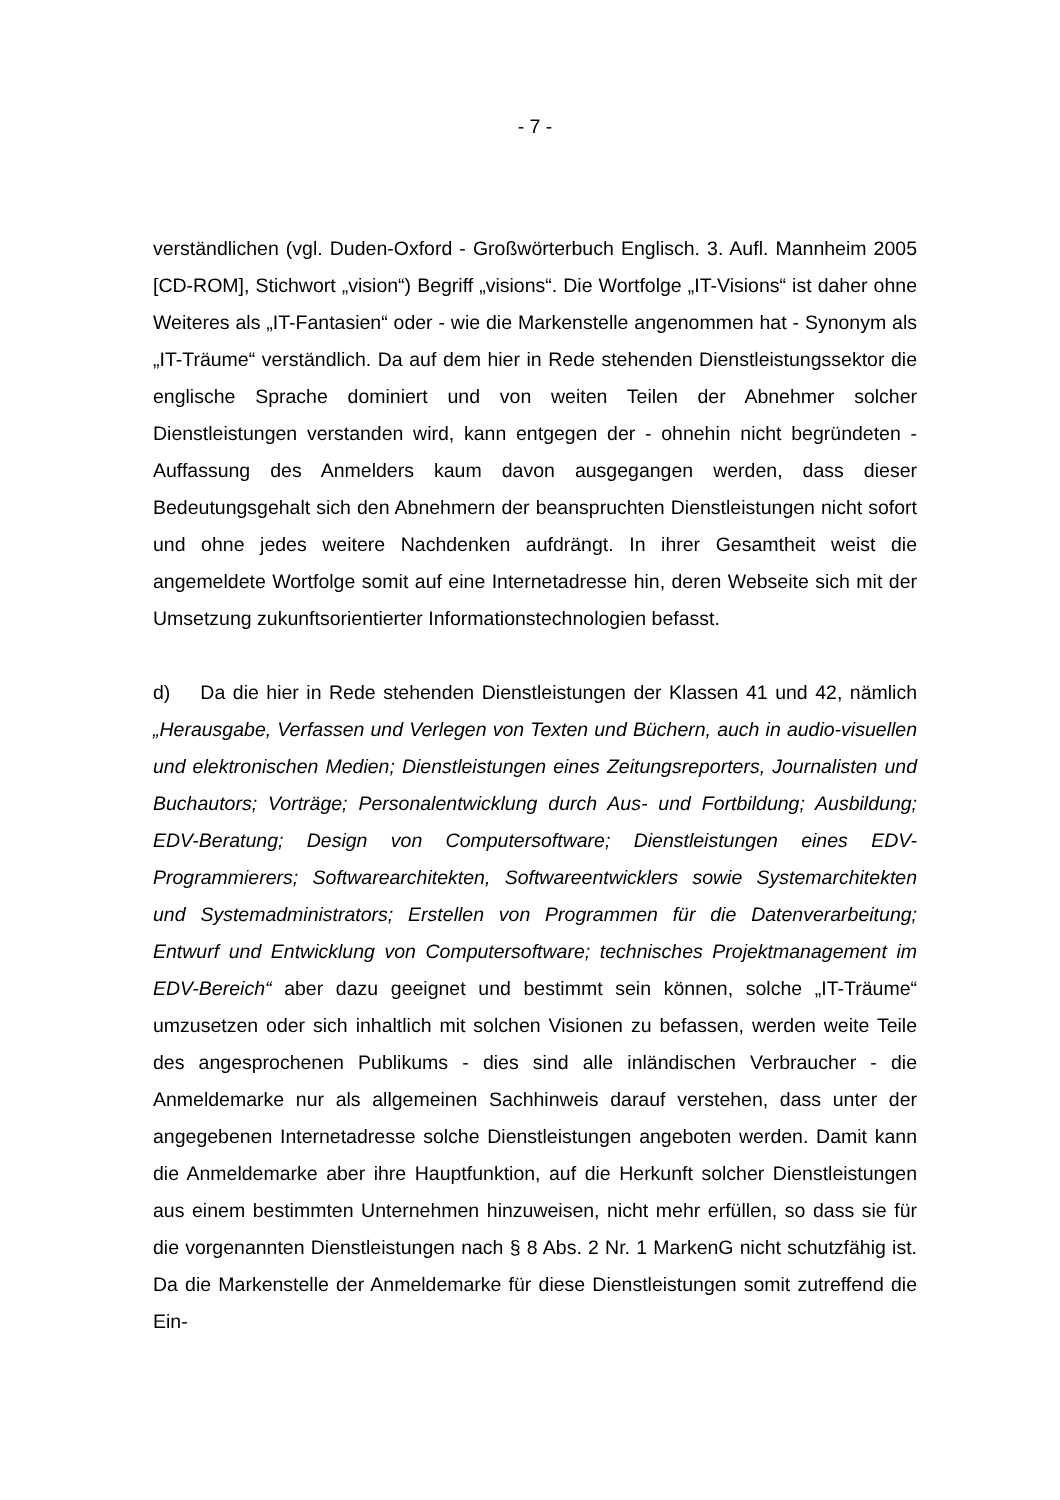- 7 -
verständlichen (vgl. Duden-Oxford - Großwörterbuch Englisch. 3. Aufl. Mannheim 2005 [CD-ROM], Stichwort „vision“) Begriff „visions“. Die Wortfolge „IT-Visions“ ist daher ohne Weiteres als „IT-Fantasien“ oder - wie die Markenstelle angenommen hat - Synonym als „IT-Träume“ verständlich. Da auf dem hier in Rede stehenden Dienstleistungssektor die englische Sprache dominiert und von weiten Teilen der Abnehmer solcher Dienstleistungen verstanden wird, kann entgegen der - ohnehin nicht begründeten - Auffassung des Anmelders kaum davon ausgegangen werden, dass dieser Bedeutungsgehalt sich den Abnehmern der beanspruchten Dienstleistungen nicht sofort und ohne jedes weitere Nachdenken aufdrängt. In ihrer Gesamtheit weist die angemeldete Wortfolge somit auf eine Internetadresse hin, deren Webseite sich mit der Umsetzung zukunftsorientierter Informationstechnologien befasst.
d) Da die hier in Rede stehenden Dienstleistungen der Klassen 41 und 42, nämlich „Herausgabe, Verfassen und Verlegen von Texten und Büchern, auch in audio-visuellen und elektronischen Medien; Dienstleistungen eines Zeitungsreporters, Journalisten und Buchautors; Vorträge; Personalentwicklung durch Aus- und Fortbildung; Ausbildung; EDV-Beratung; Design von Computersoftware; Dienstleistungen eines EDV-Programmierers; Softwarearchitekten, Softwareentwicklers sowie Systemarchitekten und Systemadministrators; Erstellen von Programmen für die Datenverarbeitung; Entwurf und Entwicklung von Computersoftware; technisches Projektmanagement im EDV-Bereich“ aber dazu geeignet und bestimmt sein können, solche „IT-Träume“ umzusetzen oder sich inhaltlich mit solchen Visionen zu befassen, werden weite Teile des angesprochenen Publikums - dies sind alle inländischen Verbraucher - die Anmeldemarke nur als allgemeinen Sachhinweis darauf verstehen, dass unter der angegebenen Internetadresse solche Dienstleistungen angeboten werden. Damit kann die Anmeldemarke aber ihre Hauptfunktion, auf die Herkunft solcher Dienstleistungen aus einem bestimmten Unternehmen hinzuweisen, nicht mehr erfüllen, so dass sie für die vorgenannten Dienstleistungen nach § 8 Abs. 2 Nr. 1 MarkenG nicht schutzfähig ist. Da die Markenstelle der Anmeldemarke für diese Dienstleistungen somit zutreffend die Ein-